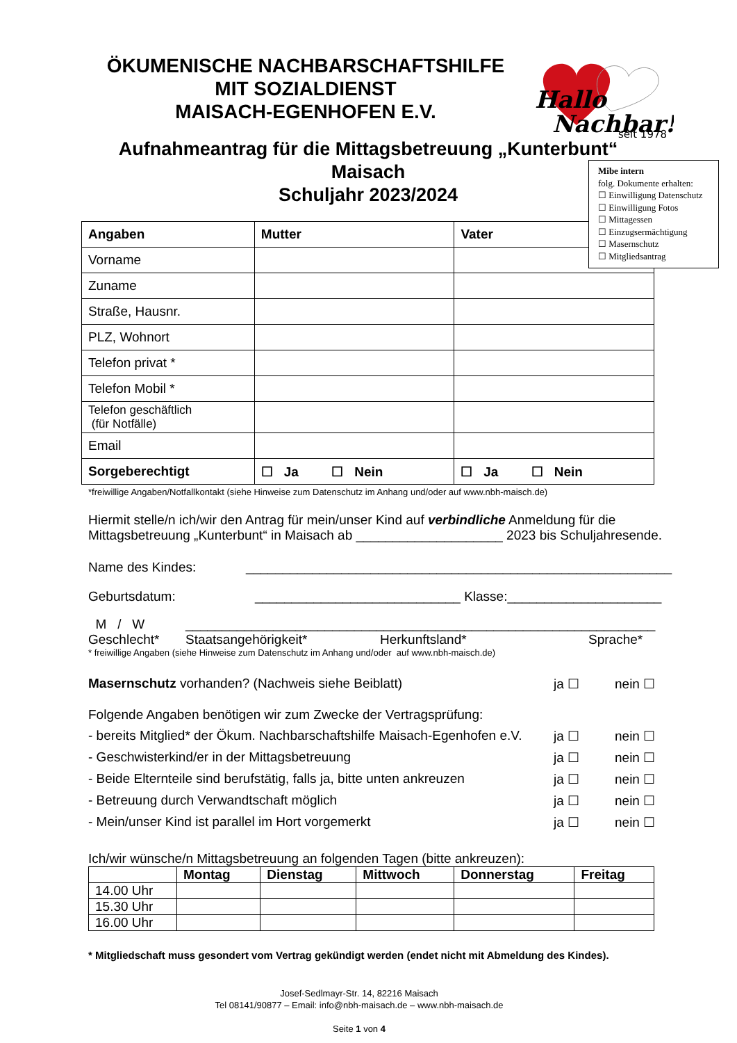ÖKUMENISCHE NACHBARSCHAFTSHILFE
MIT SOZIALDIENST
MAISACH-EGENHOFEN E.V.
Hallo
Nachbar!
seit 1978
Aufnahmeantrag für die Mittagsbetreuung „Kunterbunt“
Maisach
Schuljahr 2023/2024
| Angaben | Mutter | Vater |
| --- | --- | --- |
| Vorname | | |
| Zuname | | |
| Straße, Hausnr. | | |
| PLZ, Wohnort | | |
| Telefon privat * | | |
| Telefon Mobil * | | |
| Telefon geschäftlich (für Notfälle) | | |
| Email | | |
| Sorgeberechtigt | ☐ Ja ☐ Nein | ☐ Ja ☐ Nein |
Mibe intern
folg. Dokumente erhalten:
☐ Einwilligung Datenschutz
☐ Einwilligung Fotos
☐ Mittagessen
☐ Einzugsermächtigung
☐ Masernschutz
☐ Mitgliedsantrag
*freiwillige Angaben/Notfallkontakt (siehe Hinweise zum Datenschutz im Anhang und/oder auf www.nbh-maisch.de)
Hiermit stelle/n ich/wir den Antrag für mein/unser Kind auf verbindliche Anmeldung für die Mittagsbetreuung „Kunterbunt“ in Maisach ab ____________________ 2023 bis Schuljahresende.
Name des Kindes: __________________________________________________________
Geburtsdatum: ____________________________ Klasse:_____________________
M / W ________________________________________________________________
Geschlecht* Staatsangehörigkeit* Herkunftsland* Sprache*
* freiwillige Angaben (siehe Hinweise zum Datenschutz im Anhang und/oder auf www.nbh-maisch.de)
Masernschutz vorhanden? (Nachweis siehe Beiblatt) ja ☐ nein ☐
Folgende Angaben benötigen wir zum Zwecke der Vertragsprüfung:
- bereits Mitglied* der Ökum. Nachbarschaftshilfe Maisach-Egenhofen e.V. ja ☐ nein ☐
- Geschwisterkind/er in der Mittagsbetreuung ja ☐ nein ☐
- Beide Elternteile sind berufstätig, falls ja, bitte unten ankreuzen ja ☐ nein ☐
- Betreuung durch Verwandtschaft möglich ja ☐ nein ☐
- Mein/unser Kind ist parallel im Hort vorgemerkt ja ☐ nein ☐
Ich/wir wünsche/n Mittagsbetreuung an folgenden Tagen (bitte ankreuzen):
| | Montag | Dienstag | Mittwoch | Donnerstag | Freitag |
| --- | --- | --- | --- | --- | --- |
| 14.00 Uhr | | | | | |
| 15.30 Uhr | | | | | |
| 16.00 Uhr | | | | | |
* Mitgliedschaft muss gesondert vom Vertrag gekündigt werden (endet nicht mit Abmeldung des Kindes).
Josef-Sedlmayr-Str. 14, 82216 Maisach
Tel 08141/90877 – Email: info@nbh-maisach.de – www.nbh-maisach.de
Seite 1 von 4